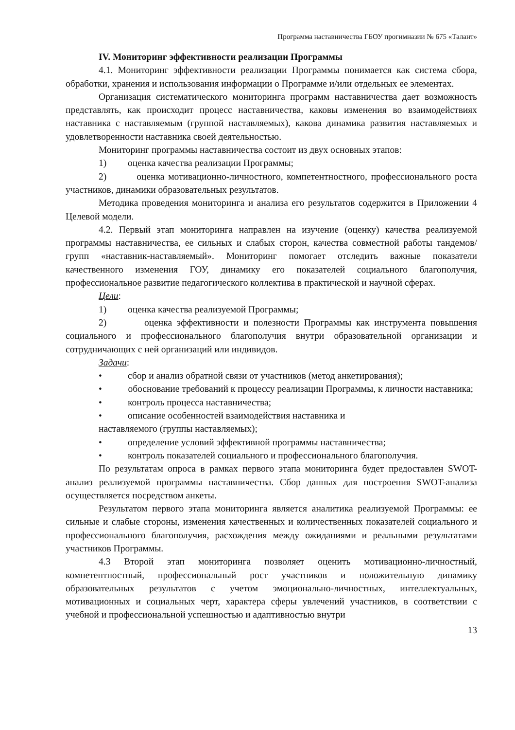Программа наставничества ГБОУ прогимназии № 675 «Талант»
IV. Мониторинг эффективности реализации Программы
4.1. Мониторинг эффективности реализации Программы понимается как система сбора, обработки, хранения и использования информации о Программе и/или отдельных ее элементах.
Организация систематического мониторинга программ наставничества дает возможность представлять, как происходит процесс наставничества, каковы изменения во взаимодействиях наставника с наставляемым (группой наставляемых), какова динамика развития наставляемых и удовлетворенности наставника своей деятельностью.
Мониторинг программы наставничества состоит из двух основных этапов:
1) оценка качества реализации Программы;
2) оценка мотивационно-личностного, компетентностного, профессионального роста участников, динамики образовательных результатов.
Методика проведения мониторинга и анализа его результатов содержится в Приложении 4 Целевой модели.
4.2. Первый этап мониторинга направлен на изучение (оценку) качества реализуемой программы наставничества, ее сильных и слабых сторон, качества совместной работы тандемов/групп «наставник-наставляемый». Мониторинг помогает отследить важные показатели качественного изменения ГОУ, динамику его показателей социального благополучия, профессиональное развитие педагогического коллектива в практической и научной сферах.
Цели:
1) оценка качества реализуемой Программы;
2) оценка эффективности и полезности Программы как инструмента повышения социального и профессионального благополучия внутри образовательной организации и сотрудничающих с ней организаций или индивидов.
Задачи:
• сбор и анализ обратной связи от участников (метод анкетирования);
• обоснование требований к процессу реализации Программы, к личности наставника;
• контроль процесса наставничества;
• описание особенностей взаимодействия наставника и
наставляемого (группы наставляемых);
• определение условий эффективной программы наставничества;
• контроль показателей социального и профессионального благополучия.
По результатам опроса в рамках первого этапа мониторинга будет предоставлен SWOT-анализ реализуемой программы наставничества. Сбор данных для построения SWOT-анализа осуществляется посредством анкеты.
Результатом первого этапа мониторинга является аналитика реализуемой Программы: ее сильные и слабые стороны, изменения качественных и количественных показателей социального и профессионального благополучия, расхождения между ожиданиями и реальными результатами участников Программы.
4.3 Второй этап мониторинга позволяет оценить мотивационно-личностный, компетентностный, профессиональный рост участников и положительную динамику образовательных результатов с учетом эмоционально-личностных, интеллектуальных, мотивационных и социальных черт, характера сферы увлечений участников, в соответствии с учебной и профессиональной успешностью и адаптивностью внутри
13